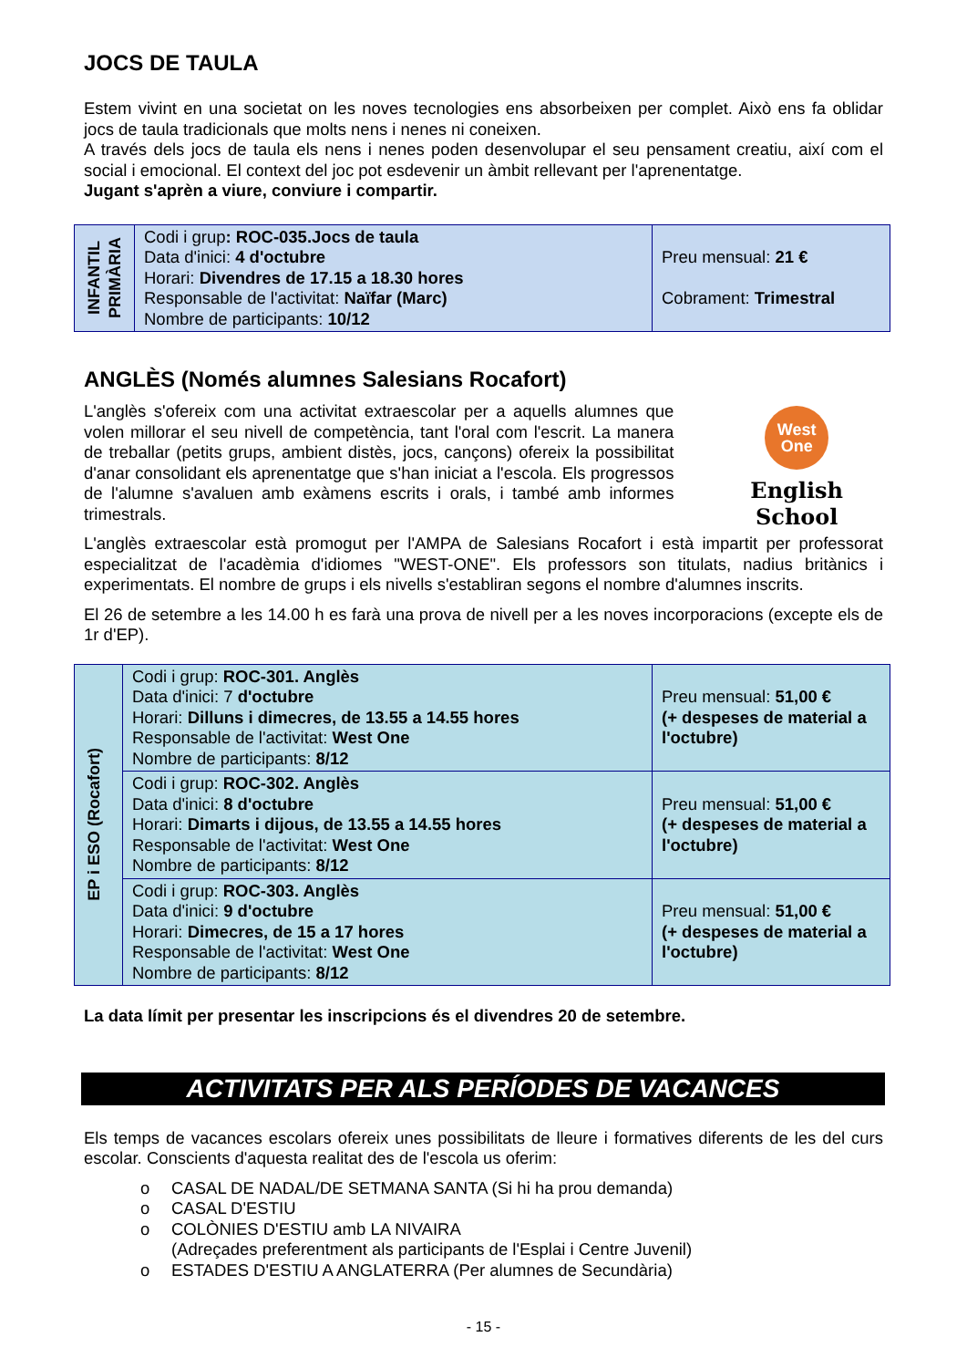JOCS DE TAULA
Estem vivint en una societat on les noves tecnologies ens absorbeixen per complet. Això ens fa oblidar jocs de taula tradicionals que molts nens i nenes ni coneixen.
A través dels jocs de taula els nens i nenes poden desenvolupar el seu pensament creatiu, així com el social i emocional. El context del joc pot esdevenir un àmbit rellevant per l'aprenentatge.
Jugant s'aprèn a viure, conviure i compartir.
| INFANTIL PRIMÀRIA | Codi i grup : ROC-035.Jocs de taula Data d'inici: 4 d'octubre Horari: Divendres de 17.15 a 18.30 hores Responsable de l'activitat: Naïfar (Marc) Nombre de participants: 10/12 | Preu mensual: 21 € Cobrament: Trimestral |
ANGLÈS (Només alumnes Salesians Rocafort)
L'anglès s'ofereix com una activitat extraescolar per a aquells alumnes que volen millorar el seu nivell de competència, tant l'oral com l'escrit. La manera de treballar (petits grups, ambient distès, jocs, cançons) ofereix la possibilitat d'anar consolidant els aprenentatge que s'han iniciat a l'escola. Els progressos de l'alumne s'avaluen amb exàmens escrits i orals, i també amb informes trimestrals.
West
One
English School
L'anglès extraescolar està promogut per l'AMPA de Salesians Rocafort i està impartit per professorat especialitzat de l'acadèmia d'idiomes "WEST-ONE". Els professors son titulats, nadius britànics i experimentats. El nombre de grups i els nivells s'establiran segons el nombre d'alumnes inscrits.
El 26 de setembre a les 14.00 h es farà una prova de nivell per a les noves incorporacions (excepte els de 1r d'EP).
| EP i ESO (Rocafort) | Codi i grup: ROC-301. Anglès Data d'inici: 7 d'octubre Horari: Dilluns i dimecres, de 13.55 a 14.55 hores Responsable de l'activitat: West One Nombre de participants: 8/12 | Preu mensual: 51,00 € (+ despeses de material a l'octubre) |
| | Codi i grup: ROC-302. Anglès Data d'inici: 8 d'octubre Horari: Dimarts i dijous, de 13.55 a 14.55 hores Responsable de l'activitat: West One Nombre de participants: 8/12 | Preu mensual: 51,00 € (+ despeses de material a l'octubre) |
| | Codi i grup: ROC-303. Anglès Data d'inici: 9 d'octubre Horari: Dimecres, de 15 a 17 hores Responsable de l'activitat: West One Nombre de participants: 8/12 | Preu mensual: 51,00 € (+ despeses de material a l'octubre) |
La data límit per presentar les inscripcions és el divendres 20 de setembre.
ACTIVITATS PER ALS PERÍODES DE VACANCES
Els temps de vacances escolars ofereix unes possibilitats de lleure i formatives diferents de les del curs escolar. Conscients d'aquesta realitat des de l'escola us oferim:
o CASAL DE NADAL/DE SETMANA SANTA (Si hi ha prou demanda)
o CASAL D'ESTIU
o COLÒNIES D'ESTIU amb LA NIVAIRA
(Adreçades preferentment als participants de l'Esplai i Centre Juvenil)
o ESTADES D'ESTIU A ANGLATERRA (Per alumnes de Secundària)
- 15 -